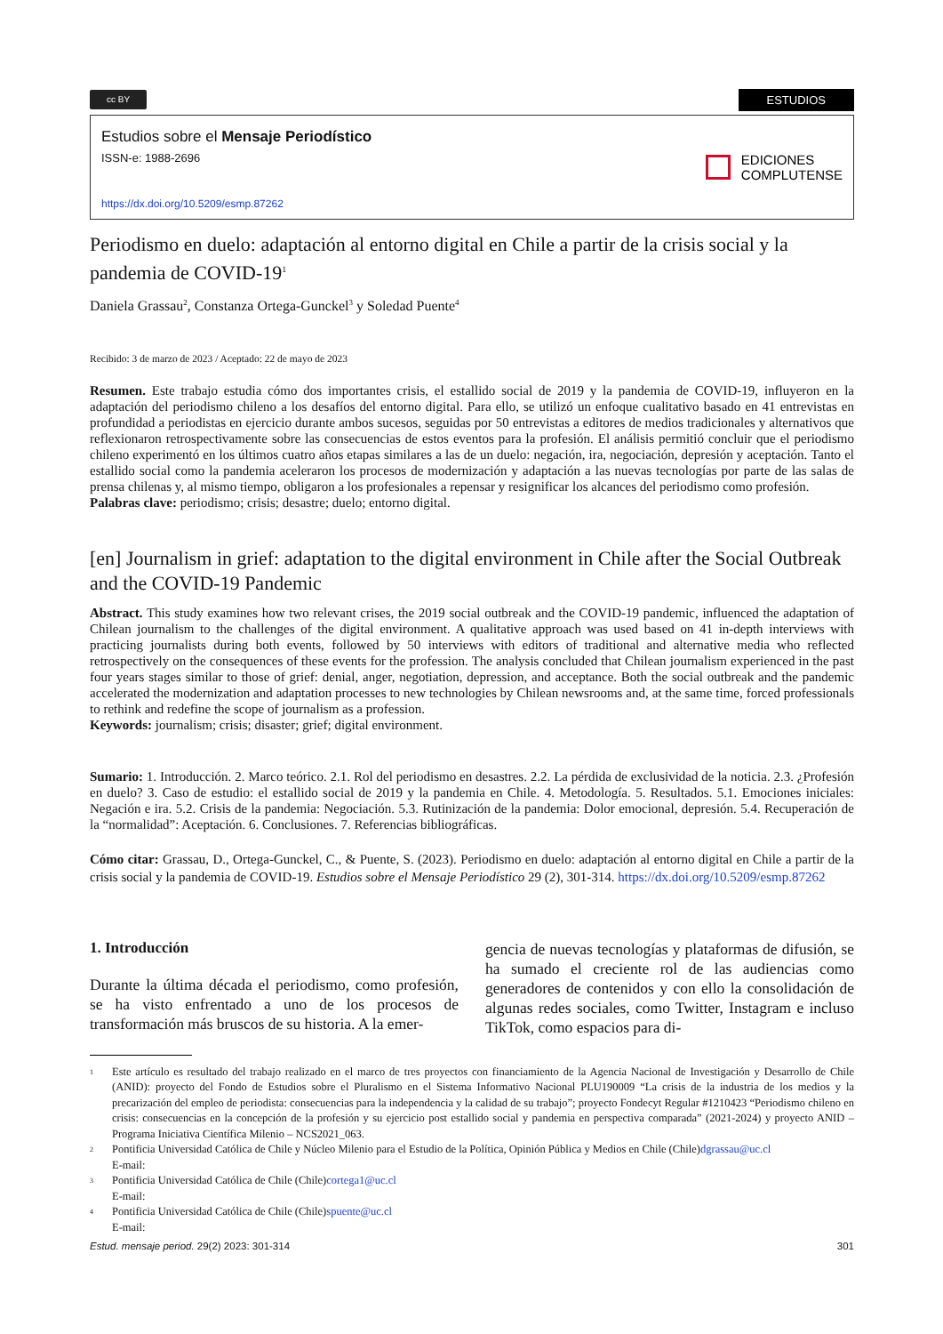cc BY
ESTUDIOS
Estudios sobre el Mensaje Periodístico
ISSN-e: 1988-2696
https://dx.doi.org/10.5209/esmp.87262
EDICIONES
COMPLUTENSE
Periodismo en duelo: adaptación al entorno digital en Chile a partir de la crisis social y la pandemia de COVID-19<sup>1</sup>
Daniela Grassau<sup>2</sup>, Constanza Ortega-Gunckel<sup>3</sup> y Soledad Puente<sup>4</sup>
Recibido: 3 de marzo de 2023 / Aceptado: 22 de mayo de 2023
Resumen. Este trabajo estudia cómo dos importantes crisis, el estallido social de 2019 y la pandemia de COVID-19, influyeron en la adaptación del periodismo chileno a los desafíos del entorno digital. Para ello, se utilizó un enfoque cualitativo basado en 41 entrevistas en profundidad a periodistas en ejercicio durante ambos sucesos, seguidas por 50 entrevistas a editores de medios tradicionales y alternativos que reflexionaron retrospectivamente sobre las consecuencias de estos eventos para la profesión. El análisis permitió concluir que el periodismo chileno experimentó en los últimos cuatro años etapas similares a las de un duelo: negación, ira, negociación, depresión y aceptación. Tanto el estallido social como la pandemia aceleraron los procesos de modernización y adaptación a las nuevas tecnologías por parte de las salas de prensa chilenas y, al mismo tiempo, obligaron a los profesionales a repensar y resignificar los alcances del periodismo como profesión.
Palabras clave: periodismo; crisis; desastre; duelo; entorno digital.
[en] Journalism in grief: adaptation to the digital environment in Chile after the Social Outbreak and the COVID-19 Pandemic
Abstract. This study examines how two relevant crises, the 2019 social outbreak and the COVID-19 pandemic, influenced the adaptation of Chilean journalism to the challenges of the digital environment. A qualitative approach was used based on 41 in-depth interviews with practicing journalists during both events, followed by 50 interviews with editors of traditional and alternative media who reflected retrospectively on the consequences of these events for the profession. The analysis concluded that Chilean journalism experienced in the past four years stages similar to those of grief: denial, anger, negotiation, depression, and acceptance. Both the social outbreak and the pandemic accelerated the modernization and adaptation processes to new technologies by Chilean newsrooms and, at the same time, forced professionals to rethink and redefine the scope of journalism as a profession.
Keywords: journalism; crisis; disaster; grief; digital environment.
Sumario: 1. Introducción. 2. Marco teórico. 2.1. Rol del periodismo en desastres. 2.2. La pérdida de exclusividad de la noticia. 2.3. ¿Profesión en duelo? 3. Caso de estudio: el estallido social de 2019 y la pandemia en Chile. 4. Metodología. 5. Resultados. 5.1. Emociones iniciales: Negación e ira. 5.2. Crisis de la pandemia: Negociación. 5.3. Rutinización de la pandemia: Dolor emocional, depresión. 5.4. Recuperación de la “normalidad”: Aceptación. 6. Conclusiones. 7. Referencias bibliográficas.
Cómo citar: Grassau, D., Ortega-Gunckel, C., & Puente, S. (2023). Periodismo en duelo: adaptación al entorno digital en Chile a partir de la crisis social y la pandemia de COVID-19. Estudios sobre el Mensaje Periodístico 29 (2), 301-314. https://dx.doi.org/10.5209/esmp.87262
1. Introducción
Durante la última década el periodismo, como profesión, se ha visto enfrentado a uno de los procesos de transformación más bruscos de su historia. A la emer-
gencia de nuevas tecnologías y plataformas de difusión, se ha sumado el creciente rol de las audiencias como generadores de contenidos y con ello la consolidación de algunas redes sociales, como Twitter, Instagram e incluso TikTok, como espacios para di-
1
Este artículo es resultado del trabajo realizado en el marco de tres proyectos con financiamiento de la Agencia Nacional de Investigación y Desarrollo de Chile (ANID): proyecto del Fondo de Estudios sobre el Pluralismo en el Sistema Informativo Nacional PLU190009 “La crisis de la industria de los medios y la precarización del empleo de periodista: consecuencias para la independencia y la calidad de su trabajo”; proyecto Fondecyt Regular #1210423 “Periodismo chileno en crisis: consecuencias en la concepción de la profesión y su ejercicio post estallido social y pandemia en perspectiva comparada” (2021-2024) y proyecto ANID – Programa Iniciativa Científica Milenio – NCS2021_063.
2
Pontificia Universidad Católica de Chile y Núcleo Milenio para el Estudio de la Política, Opinión Pública y Medios en Chile (Chile)
E-mail: dgrassau@uc.cl
3
Pontificia Universidad Católica de Chile (Chile)
E-mail: cortega1@uc.cl
4
Pontificia Universidad Católica de Chile (Chile)
E-mail: spuente@uc.cl
Estud. mensaje period. 29(2) 2023: 301-314 301